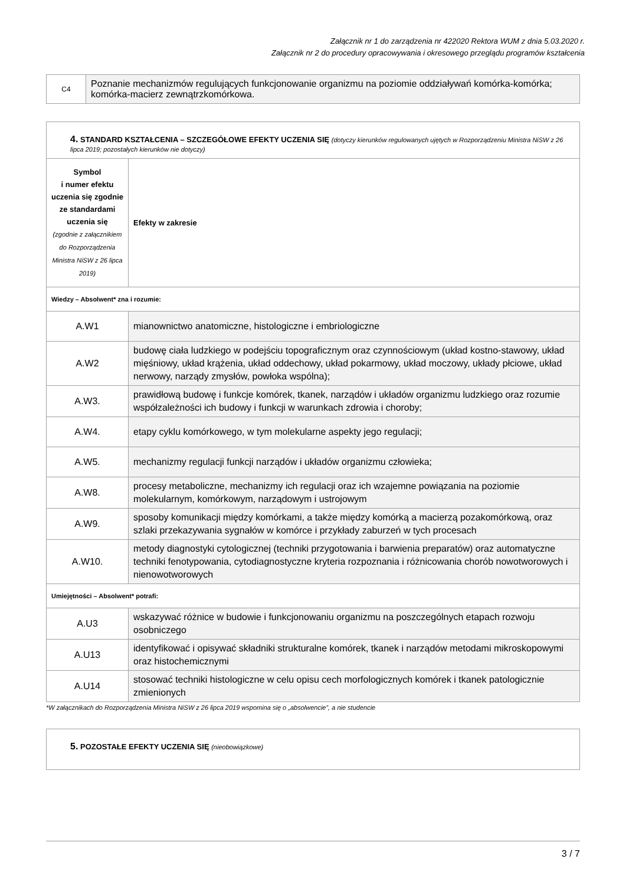Załącznik nr 1 do zarządzenia nr 422020 Rektora WUM z dnia 5.03.2020 r.
Załącznik nr 2 do procedury opracowywania i okresowego przeglądu programów kształcenia
| C4 | Poznanie mechanizmów regulujących funkcjonowanie organizmu na poziomie oddziaływań komórka-komórka; komórka-macierz zewnątrzkomórkowa. |
| 4. STANDARD KSZTAŁCENIA – SZCZEGÓŁOWE EFEKTY UCZENIA SIĘ (dotyczy kierunków regulowanych ujętych w Rozporządzeniu Ministra NiSW z 26 lipca 2019; pozostałych kierunków nie dotyczy) | |
| Symbol i numer efektu uczenia się zgodnie ze standardami uczenia się (zgodnie z załącznikiem do Rozporządzenia Ministra NiSW z 26 lipca 2019) | Efekty w zakresie |
| Wiedzy – Absolwent* zna i rozumie: | |
| A.W1 | mianownictwo anatomiczne, histologiczne i embriologiczne |
| A.W2 | budowę ciała ludzkiego w podejściu topograficznym oraz czynnościowym (układ kostno-stawowy, układ mięśniowy, układ krążenia, układ oddechowy, układ pokarmowy, układ moczowy, układy płciowe, układ nerwowy, narządy zmysłów, powłoka wspólna); |
| A.W3. | prawidłową budowę i funkcje komórek, tkanek, narządów i układów organizmu ludzkiego oraz rozumie współzależności ich budowy i funkcji w warunkach zdrowia i choroby; |
| A.W4. | etapy cyklu komórkowego, w tym molekularne aspekty jego regulacji; |
| A.W5. | mechanizmy regulacji funkcji narządów i układów organizmu człowieka; |
| A.W8. | procesy metaboliczne, mechanizmy ich regulacji oraz ich wzajemne powiązania na poziomie molekularnym, komórkowym, narządowym i ustrojowym |
| A.W9. | sposoby komunikacji między komórkami, a także między komórką a macierzą pozakomórkową, oraz szlaki przekazywania sygnałów w komórce i przykłady zaburzeń w tych procesach |
| A.W10. | metody diagnostyki cytologicznej (techniki przygotowania i barwienia preparatów) oraz automatyczne techniki fenotypowania, cytodiagnostyczne kryteria rozpoznania i różnicowania chorób nowotworowych i nienowotworowych |
| Umiejętności – Absolwent* potrafi: | |
| A.U3 | wskazywać różnice w budowie i funkcjonowaniu organizmu na poszczególnych etapach rozwoju osobniczego |
| A.U13 | identyfikować i opisywać składniki strukturalne komórek, tkanek i narządów metodami mikroskopowymi oraz histochemicznymi |
| A.U14 | stosować techniki histologiczne w celu opisu cech morfologicznych komórek i tkanek patologicznie zmienionych |
*W załącznikach do Rozporządzenia Ministra NiSW z 26 lipca 2019 wspomina się o „absolwencie”, a nie studencie
| 5. POZOSTAŁE EFEKTY UCZENIA SIĘ (nieobowiązkowe) |
3 / 7